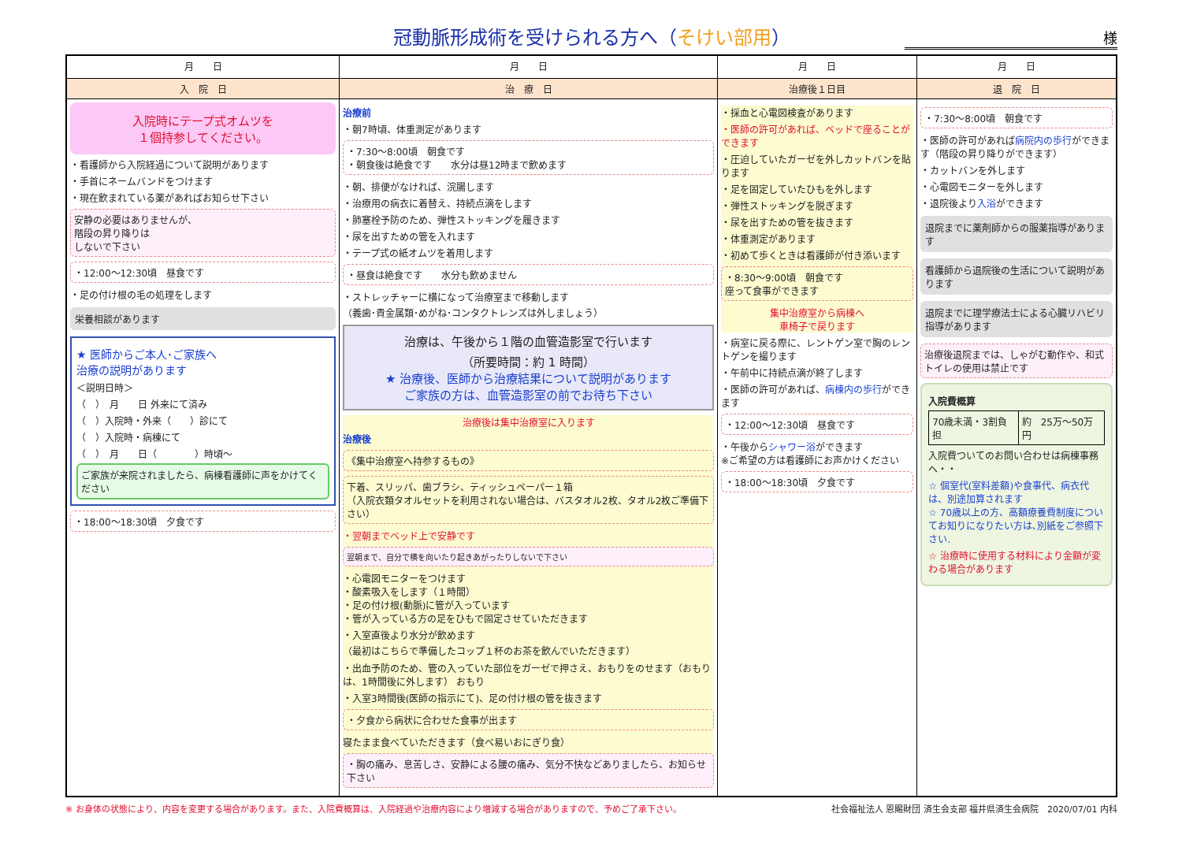冠動脈形成術を受けられる方へ（そけい部用） 様
| 月 日 | 月 日 | 月 日 | 月 日 |
| --- | --- | --- | --- |
| 入 院 日 | 治 療 日 | 治療後１日目 | 退 院 日 |
| 入院時にテープ式オムツを １個持参してください。 ・看護師から入院経過について説明があります ・手首にネームバンドをつけます ・現在飲まれている薬があればお知らせ下さい 安静の必要はありませんが、 階段の昇り降りは しないで下さい ・12:00～12:30頃 昼食です ・足の付け根の毛の処理をします 栄養相談があります ★ 医師からご本人･ご家族へ 治療の説明があります ＜説明日時＞ （ ） 月 日 外来にて済み （ ）入院時・外来（ ）診にて （ ）入院時・病棟にて （ ） 月 日（ ）時頃～ ご家族が来院されましたら、病棟看護師に声をかけてください ・18:00～18:30頃 夕食です | 治療前 ・朝7時頃、体重測定があります ・7:30～8:00頃 朝食です ・朝食後は絶食です 水分は昼12時まで飲めます ・朝、排便がなければ、浣腸します ・治療用の病衣に着替え、持続点滴をします ・肺塞栓予防のため、弾性ストッキングを履きます ・尿を出すための管を入れます ・テープ式の紙オムツを着用します ・昼食は絶食です 水分も飲めません ・ストレッチャーに横になって治療室まで移動します （義歯･貴金属類･めがね･コンタクトレンズは外しましょう） 治療は、午後から１階の血管造影室で行います （所要時間：約 1 時間） ★ 治療後、医師から治療結果について説明があります ご家族の方は、血管造影室の前でお待ち下さい 治療後は集中治療室に入ります 治療後 《集中治療室へ持参するもの》 下着、スリッパ、歯ブラシ、ティッシュペーパー１箱 （入院衣類タオルセットを利用されない場合は、バスタオル2枚、タオル2枚ご準備下さい） ・翌朝までベッド上で安静です 翌朝まで、自分で横を向いたり起きあがったりしないで下さい ・心電図モニターをつけます ・酸素吸入をします（１時間） ・足の付け根(動脈)に管が入っています ・管が入っている方の足をひもで固定させていただきます ・入室直後より水分が飲めます （最初はこちらで準備したコップ１杯のお茶を飲んでいただきます） ・出血予防のため、管の入っていた部位をガーゼで押さえ、おもりをのせます（おもりは、1時間後に外します） おもり ・入室3時間後(医師の指示にて)、足の付け根の管を抜きます ・夕食から病状に合わせた食事が出ます 寝たまま食べていただきます（食べ易いおにぎり食） ・胸の痛み、息苦しさ、安静による腰の痛み、気分不快などありましたら、お知らせ下さい | ・採血と心電図検査があります ・医師の許可があれば、ベッドで座ることができます ・圧迫していたガーゼを外しカットバンを貼ります ・足を固定していたひもを外します ・弾性ストッキングを脱ぎます ・尿を出すための管を抜きます ・体重測定があります ・初めて歩くときは看護師が付き添います ・8:30～9:00頃 朝食です 座って食事ができます 集中治療室から病棟へ 車椅子で戻ります ・病室に戻る際に、レントゲン室で胸のレントゲンを撮ります ・午前中に持続点滴が終了します ・医師の許可があれば、 病棟内の歩行 ができます ・12:00～12:30頃 昼食です ・午後から シャワー浴 ができます ※ご希望の方は看護師にお声かけください ・18:00～18:30頃 夕食です | ・7:30～8:00頃 朝食です ・医師の許可があれば 病院内の歩行 ができます（階段の昇り降りができます） ・カットバンを外します ・心電図モニターを外します ・退院後より 入浴 ができます 退院までに薬剤師からの服薬指導があります 看護師から退院後の生活について説明があります 退院までに理学療法士による心臓リハビリ指導があります 治療後退院までは、しゃがむ動作や、和式トイレの使用は禁止です 入院費概算 / 70歳未満・3割負担 / 約 25万～50万円 / 入院費ついてのお問い合わせは病棟事務へ・・ ☆ 個室代(室料差額)や食事代、病衣代は、別途加算されます ☆ 70歳以上の方、高額療養費制度についてお知りになりたい方は､別紙をご参照下さい. ☆ 治療時に使用する材料により金額が変わる場合があります |
※ お身体の状態により、内容を変更する場合があります。また、入院費概算は、入院経過や治療内容により増減する場合がありますので、予めご了承下さい。 社会福祉法人 恩賜財団 済生会支部 福井県済生会病院　2020/07/01 内科